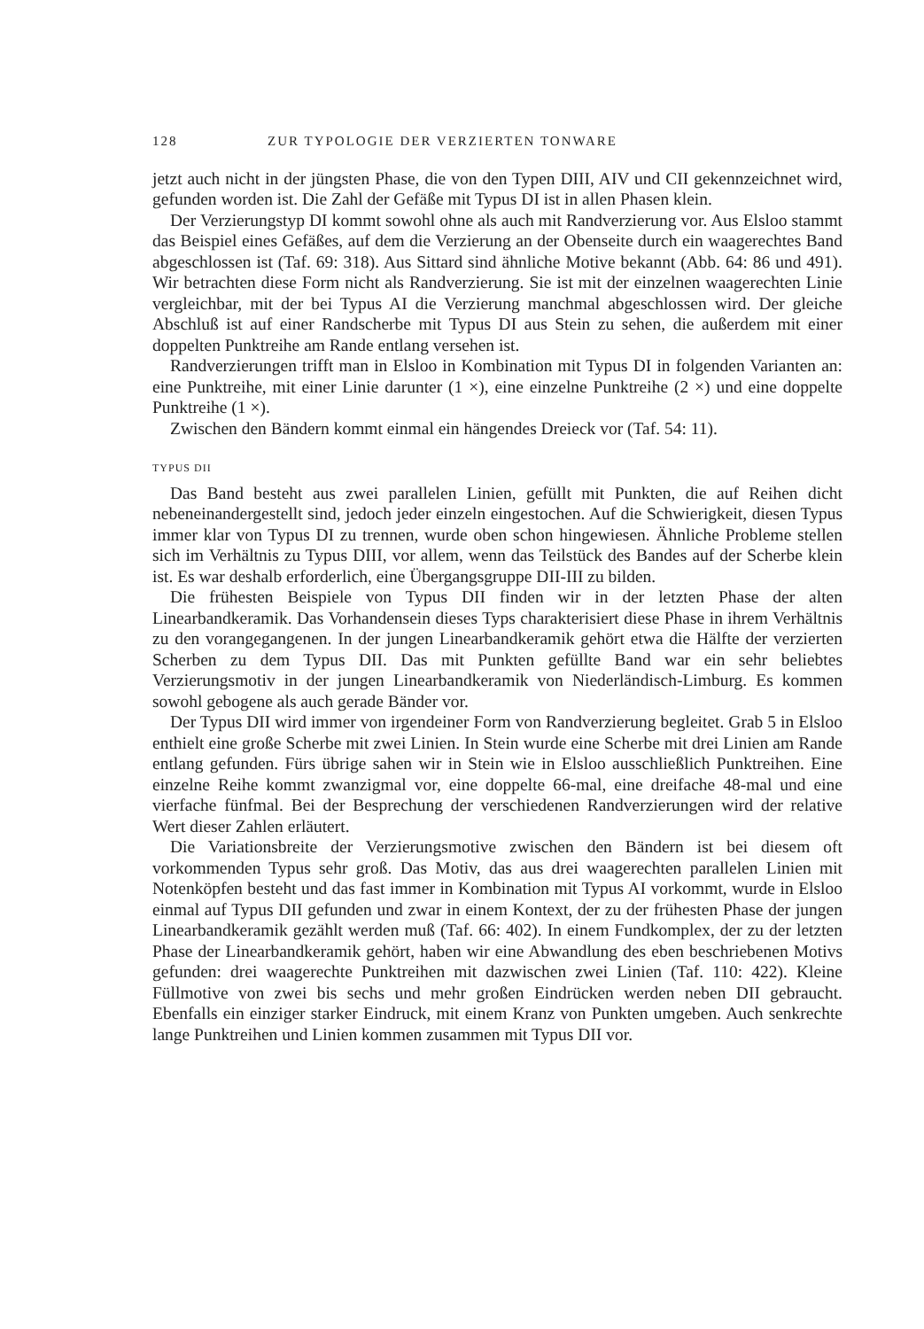128 ZUR TYPOLOGIE DER VERZIERTEN TONWARE
jetzt auch nicht in der jüngsten Phase, die von den Typen DIII, AIV und CII gekennzeichnet wird, gefunden worden ist. Die Zahl der Gefäße mit Typus DI ist in allen Phasen klein.
Der Verzierungstyp DI kommt sowohl ohne als auch mit Randverzierung vor. Aus Elsloo stammt das Beispiel eines Gefäßes, auf dem die Verzierung an der Obenseite durch ein waagerechtes Band abgeschlossen ist (Taf. 69: 318). Aus Sittard sind ähnliche Motive bekannt (Abb. 64: 86 und 491). Wir betrachten diese Form nicht als Randverzierung. Sie ist mit der einzelnen waagerechten Linie vergleichbar, mit der bei Typus AI die Verzierung manchmal abgeschlossen wird. Der gleiche Abschluß ist auf einer Randscherbe mit Typus DI aus Stein zu sehen, die außerdem mit einer doppelten Punktreihe am Rande entlang versehen ist.
Randverzierungen trifft man in Elsloo in Kombination mit Typus DI in folgenden Varianten an: eine Punktreihe, mit einer Linie darunter (1 ×), eine einzelne Punktreihe (2 ×) und eine doppelte Punktreihe (1 ×).
Zwischen den Bändern kommt einmal ein hängendes Dreieck vor (Taf. 54: 11).
TYPUS DII
Das Band besteht aus zwei parallelen Linien, gefüllt mit Punkten, die auf Reihen dicht nebeneinandergestellt sind, jedoch jeder einzeln eingestochen. Auf die Schwierigkeit, diesen Typus immer klar von Typus DI zu trennen, wurde oben schon hingewiesen. Ähnliche Probleme stellen sich im Verhältnis zu Typus DIII, vor allem, wenn das Teilstück des Bandes auf der Scherbe klein ist. Es war deshalb erforderlich, eine Übergangsgruppe DII-III zu bilden.
Die frühesten Beispiele von Typus DII finden wir in der letzten Phase der alten Linearbandkeramik. Das Vorhandensein dieses Typs charakterisiert diese Phase in ihrem Verhältnis zu den vorangegangenen. In der jungen Linearbandkeramik gehört etwa die Hälfte der verzierten Scherben zu dem Typus DII. Das mit Punkten gefüllte Band war ein sehr beliebtes Verzierungsmotiv in der jungen Linearbandkeramik von Niederländisch-Limburg. Es kommen sowohl gebogene als auch gerade Bänder vor.
Der Typus DII wird immer von irgendeiner Form von Randverzierung begleitet. Grab 5 in Elsloo enthielt eine große Scherbe mit zwei Linien. In Stein wurde eine Scherbe mit drei Linien am Rande entlang gefunden. Fürs übrige sahen wir in Stein wie in Elsloo ausschließlich Punktreihen. Eine einzelne Reihe kommt zwanzigmal vor, eine doppelte 66-mal, eine dreifache 48-mal und eine vierfache fünfmal. Bei der Besprechung der verschiedenen Randverzierungen wird der relative Wert dieser Zahlen erläutert.
Die Variationsbreite der Verzierungsmotive zwischen den Bändern ist bei diesem oft vorkommenden Typus sehr groß. Das Motiv, das aus drei waagerechten parallelen Linien mit Notenköpfen besteht und das fast immer in Kombination mit Typus AI vorkommt, wurde in Elsloo einmal auf Typus DII gefunden und zwar in einem Kontext, der zu der frühesten Phase der jungen Linearbandkeramik gezählt werden muß (Taf. 66: 402). In einem Fundkomplex, der zu der letzten Phase der Linearbandkeramik gehört, haben wir eine Abwandlung des eben beschriebenen Motivs gefunden: drei waagerechte Punktreihen mit dazwischen zwei Linien (Taf. 110: 422). Kleine Füllmotive von zwei bis sechs und mehr großen Eindrücken werden neben DII gebraucht. Ebenfalls ein einziger starker Eindruck, mit einem Kranz von Punkten umgeben. Auch senkrechte lange Punktreihen und Linien kommen zusammen mit Typus DII vor.